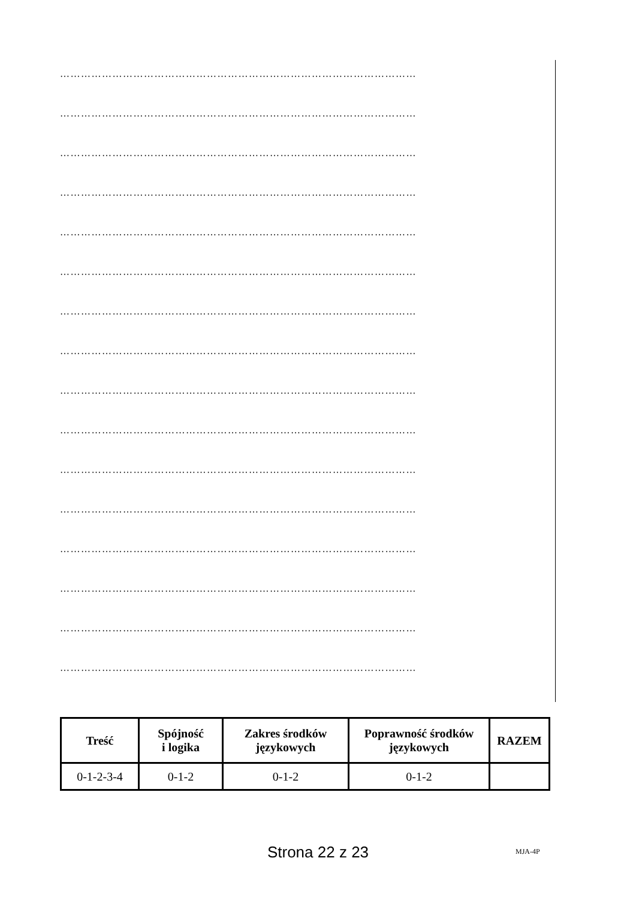…………………………………………………………………………………………
…………………………………………………………………………………………
…………………………………………………………………………………………
…………………………………………………………………………………………
…………………………………………………………………………………………
…………………………………………………………………………………………
…………………………………………………………………………………………
…………………………………………………………………………………………
…………………………………………………………………………………………
…………………………………………………………………………………………
…………………………………………………………………………………………
…………………………………………………………………………………………
…………………………………………………………………………………………
…………………………………………………………………………………………
…………………………………………………………………………………………
…………………………………………………………………………………………
| Treść | Spójność i logika | Zakres środków językowych | Poprawność środków językowych | RAZEM |
| --- | --- | --- | --- | --- |
| 0-1-2-3-4 | 0-1-2 | 0-1-2 | 0-1-2 | |
Strona 22 z 23 MJA-4P